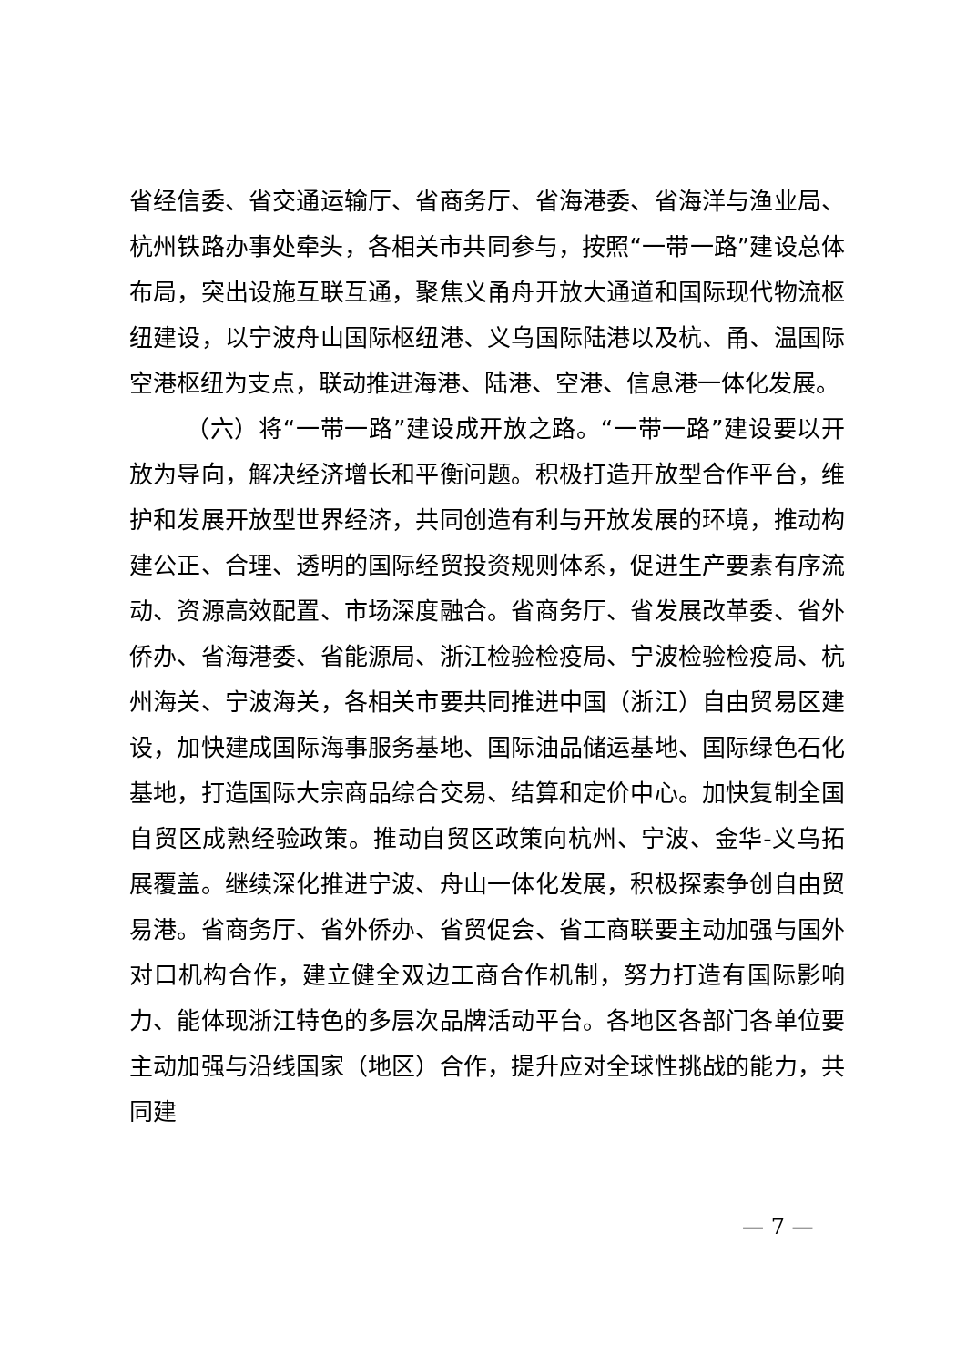省经信委、省交通运输厅、省商务厅、省海港委、省海洋与渔业局、杭州铁路办事处牵头，各相关市共同参与，按照“一带一路”建设总体布局，突出设施互联互通，聚焦义甬舟开放大通道和国际现代物流枢纽建设，以宁波舟山国际枢纽港、义乌国际陆港以及杭、甬、温国际空港枢纽为支点，联动推进海港、陆港、空港、信息港一体化发展。
（六）将“一带一路”建设成开放之路。“一带一路”建设要以开放为导向，解决经济增长和平衡问题。积极打造开放型合作平台，维护和发展开放型世界经济，共同创造有利与开放发展的环境，推动构建公正、合理、透明的国际经贸投资规则体系，促进生产要素有序流动、资源高效配置、市场深度融合。省商务厅、省发展改革委、省外侨办、省海港委、省能源局、浙江检验检疫局、宁波检验检疫局、杭州海关、宁波海关，各相关市要共同推进中国（浙江）自由贸易区建设，加快建成国际海事服务基地、国际油品储运基地、国际绿色石化基地，打造国际大宗商品综合交易、结算和定价中心。加快复制全国自贸区成熟经验政策。推动自贸区政策向杭州、宁波、金华-义乌拓展覆盖。继续深化推进宁波、舟山一体化发展，积极探索争创自由贸易港。省商务厅、省外侨办、省贸促会、省工商联要主动加强与国外对口机构合作，建立健全双边工商合作机制，努力打造有国际影响力、能体现浙江特色的多层次品牌活动平台。各地区各部门各单位要主动加强与沿线国家（地区）合作，提升应对全球性挑战的能力，共同建
— 7 —